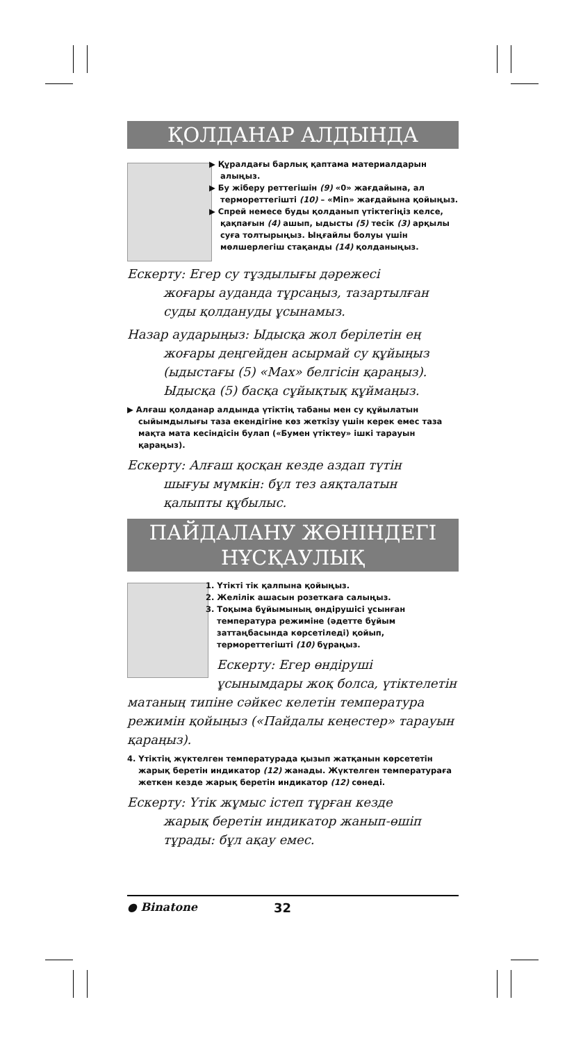ҚОЛДАНАР АЛДЫНДА
▶ Құралдағы барлық қаптама материалдарын алыңыз.
▶ Бу жіберу реттегішін (9) «0» жағдайына, ал термореттегішті (10) – «Min» жағдайына қойыңыз.
▶ Спрей немесе буды қолданып үтіктегіңіз келсе, қақпағын (4) ашып, ыдысты (5) тесік (3) арқылы суға толтырыңыз. Ыңғайлы болуы үшін мөлшерлегіш стақанды (14) қолданыңыз.
Ескерту: Егер су тұздылығы дәрежесі
жоғары ауданда тұрсаңыз, тазартылған суды қолдануды ұсынамыз.
Назар аударыңыз: Ыдысқа жол берілетін ең
жоғары деңгейден асырмай су құйыңыз (ыдыстағы (5) «Max» белгісін қараңыз). Ыдысқа (5) басқа сұйықтық құймаңыз.
▶ Алғаш қолданар алдында үтіктің табаны мен су құйылатын сыйымдылығы таза екендігіне көз жеткізу үшін керек емес таза мақта мата кесіндісін булап («Бумен үтіктеу» ішкі тарауын қараңыз).
Ескерту: Алғаш қосқан кезде аздап түтін
шығуы мүмкін: бұл тез аяқталатын қалыпты құбылыс.
ПАЙДАЛАНУ ЖӨНІНДЕГІ НҰСҚАУЛЫҚ
1. Үтікті тік қалпына қойыңыз.
2. Желілік ашасын розеткаға салыңыз.
3. Тоқыма бұйымының өндірушісі ұсынған температура режиміне (әдетте бұйым заттаңбасында көрсетіледі) қойып, термореттегішті (10) бұраңыз.
Ескерту: Егер өндіруші ұсынымдары жоқ болса, үтіктелетін матаның типіне сәйкес келетін температура режимін қойыңыз («Пайдалы кеңестер» тарауын қараңыз).
4. Үтіктің жүктелген температурада қызып жатқанын көрсететін жарық беретін индикатор (12) жанады. Жүктелген температураға жеткен кезде жарық беретін индикатор (12) сөнеді.
Ескерту: Үтік жұмыс істеп тұрған кезде
жарық беретін индикатор жанып-өшіп тұрады: бұл ақау емес.
● Binatone 32